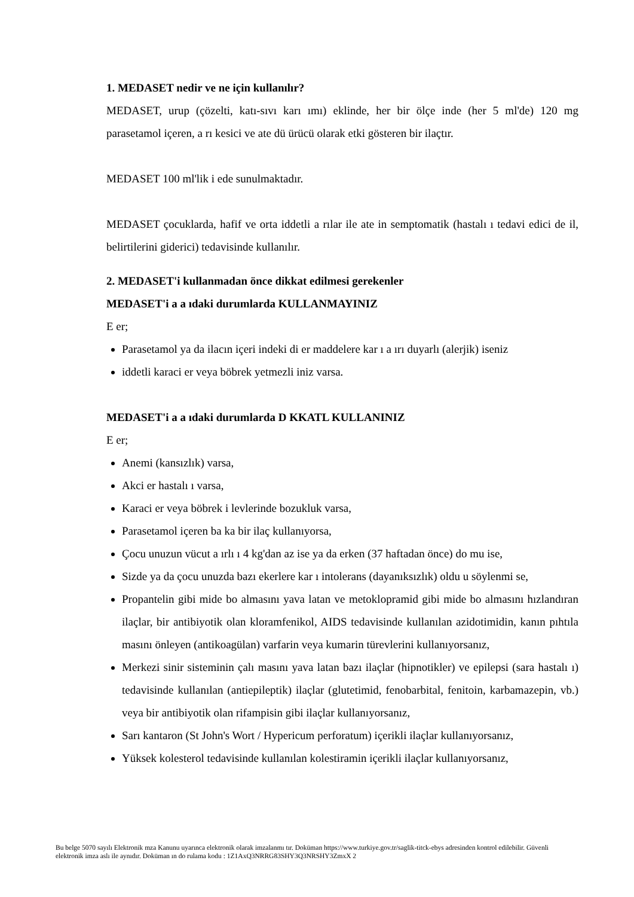1. MEDASET nedir ve ne için kullanılır?
MEDASET, urup (çözelti, katı-sıvı karı ımı) eklinde, her bir ölçe inde (her 5 ml'de) 120 mg parasetamol içeren, a rı kesici ve ate dü ürücü olarak etki gösteren bir ilaçtır.
MEDASET 100 ml'lik i ede sunulmaktadır.
MEDASET çocuklarda, hafif ve orta iddetli a rılar ile ate in semptomatik (hastalı ı tedavi edici de il, belirtilerini giderici) tedavisinde kullanılır.
2. MEDASET'i kullanmadan önce dikkat edilmesi gerekenler
MEDASET'i a a ıdaki durumlarda KULLANMAYINIZ
E er;
Parasetamol ya da ilacın içeri indeki di er maddelere kar ı a ırı duyarlı (alerjik) iseniz
iddetli karaci er veya böbrek yetmezli iniz varsa.
MEDASET'i a a ıdaki durumlarda D KKATL KULLANINIZ
E er;
Anemi (kansızlık) varsa,
Akci er hastalı ı varsa,
Karaci er veya böbrek i levlerinde bozukluk varsa,
Parasetamol içeren ba ka bir ilaç kullanıyorsa,
Çocu unuzun vücut a ırlı ı 4 kg'dan az ise ya da erken (37 haftadan önce) do mu ise,
Sizde ya da çocu unuzda bazı ekerlere kar ı intolerans (dayanıksızlık) oldu u söylenmi se,
Propantelin gibi mide bo almasını yava latan ve metoklopramid gibi mide bo almasını hızlandıran ilaçlar, bir antibiyotik olan kloramfenikol, AIDS tedavisinde kullanılan azidotimidin, kanın pıhtıla masını önleyen (antikoagülan) varfarin veya kumarin türevlerini kullanıyorsanız,
Merkezi sinir sisteminin çalı masını yava latan bazı ilaçlar (hipnotikler) ve epilepsi (sara hastalı ı) tedavisinde kullanılan (antiepileptik) ilaçlar (glutetimid, fenobarbital, fenitoin, karbamazepin, vb.) veya bir antibiyotik olan rifampisin gibi ilaçlar kullanıyorsanız,
Sarı kantaron (St John's Wort / Hypericum perforatum) içerikli ilaçlar kullanıyorsanız,
Yüksek kolesterol tedavisinde kullanılan kolestiramin içerikli ilaçlar kullanıyorsanız,
Bu belge 5070 sayılı Elektronik mza Kanunu uyarınca elektronik olarak imzalanmı tır. Doküman https://www.turkiye.gov.tr/saglik-titck-ebys adresinden kontrol edilebilir. Güvenli elektronik imza aslı ile aynıdır. Doküman ın do rulama kodu : 1Z1AxQ3NRRG83SHY3Q3NRSHY3ZmxX 2